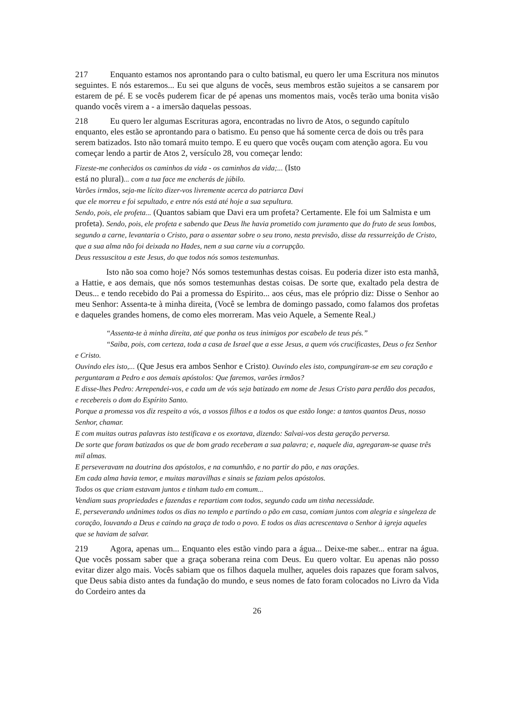217 Enquanto estamos nos aprontando para o culto batismal, eu quero ler uma Escritura nos minutos seguintes. E nós estaremos... Eu sei que alguns de vocês, seus membros estão sujeitos a se cansarem por estarem de pé. E se vocês puderem ficar de pé apenas uns momentos mais, vocês terão uma bonita visão quando vocês virem a - a imersão daquelas pessoas.
218 Eu quero ler algumas Escrituras agora, encontradas no livro de Atos, o segundo capítulo enquanto, eles estão se aprontando para o batismo. Eu penso que há somente cerca de dois ou três para serem batizados. Isto não tomará muito tempo. E eu quero que vocês ouçam com atenção agora. Eu vou começar lendo a partir de Atos 2, versículo 28, vou começar lendo:
Fizeste-me conhecidos os caminhos da vida - os caminhos da vida;... (Isto
está no plural)... com a tua face me encherás de júbilo.
Varões irmãos, seja-me lícito dizer-vos livremente acerca do patriarca Davi
que ele morreu e foi sepultado, e entre nós está até hoje a sua sepultura.
Sendo, pois, ele profeta... (Quantos sabiam que Davi era um profeta? Certamente. Ele foi um Salmista e um profeta). Sendo, pois, ele profeta e sabendo que Deus lhe havia prometido com juramento que do fruto de seus lombos, segundo a carne, levantaria o Cristo, para o assentar sobre o seu trono, nesta previsão, disse da ressurreição de Cristo, que a sua alma não foi deixada no Hades, nem a sua carne viu a corrupção.
Deus ressuscitou a este Jesus, do que todos nós somos testemunhas.
Isto não soa como hoje? Nós somos testemunhas destas coisas. Eu poderia dizer isto esta manhã, a Hattie, e aos demais, que nós somos testemunhas destas coisas. De sorte que, exaltado pela destra de Deus... e tendo recebido do Pai a promessa do Espirito... aos céus, mas ele próprio diz: Disse o Senhor ao meu Senhor: Assenta-te à minha direita, (Você se lembra de domingo passado, como falamos dos profetas e daqueles grandes homens, de como eles morreram. Mas veio Aquele, a Semente Real.)
“Assenta-te à minha direita, até que ponha os teus inimigos por escabelo de teus pés.”
“Saiba, pois, com certeza, toda a casa de Israel que a esse Jesus, a quem vós crucificastes, Deus o fez Senhor e Cristo.
Ouvindo eles isto,... (Que Jesus era ambos Senhor e Cristo). Ouvindo eles isto, compungiram-se em seu coração e perguntaram a Pedro e aos demais apóstolos: Que faremos, varões irmãos?
E disse-lhes Pedro: Arrependei-vos, e cada um de vós seja batizado em nome de Jesus Cristo para perdão dos pecados, e recebereis o dom do Espírito Santo.
Porque a promessa vos diz respeito a vós, a vossos filhos e a todos os que estão longe: a tantos quantos Deus, nosso Senhor, chamar.
E com muitas outras palavras isto testificava e os exortava, dizendo: Salvai-vos desta geração perversa.
De sorte que foram batizados os que de bom grado receberam a sua palavra; e, naquele dia, agregaram-se quase três mil almas.
E perseveravam na doutrina dos apóstolos, e na comunhão, e no partir do pão, e nas orações.
Em cada alma havia temor, e muitas maravilhas e sinais se faziam pelos apóstolos.
Todos os que criam estavam juntos e tinham tudo em comum...
Vendiam suas propriedades e fazendas e repartiam com todos, segundo cada um tinha necessidade.
E, perseverando unânimes todos os dias no templo e partindo o pão em casa, comiam juntos com alegria e singeleza de coração, louvando a Deus e caindo na graça de todo o povo. E todos os dias acrescentava o Senhor à igreja aqueles que se haviam de salvar.
219 Agora, apenas um... Enquanto eles estão vindo para a água... Deixe-me saber... entrar na água. Que vocês possam saber que a graça soberana reina com Deus. Eu quero voltar. Eu apenas não posso evitar dizer algo mais. Vocês sabiam que os filhos daquela mulher, aqueles dois rapazes que foram salvos, que Deus sabia disto antes da fundação do mundo, e seus nomes de fato foram colocados no Livro da Vida do Cordeiro antes da
26